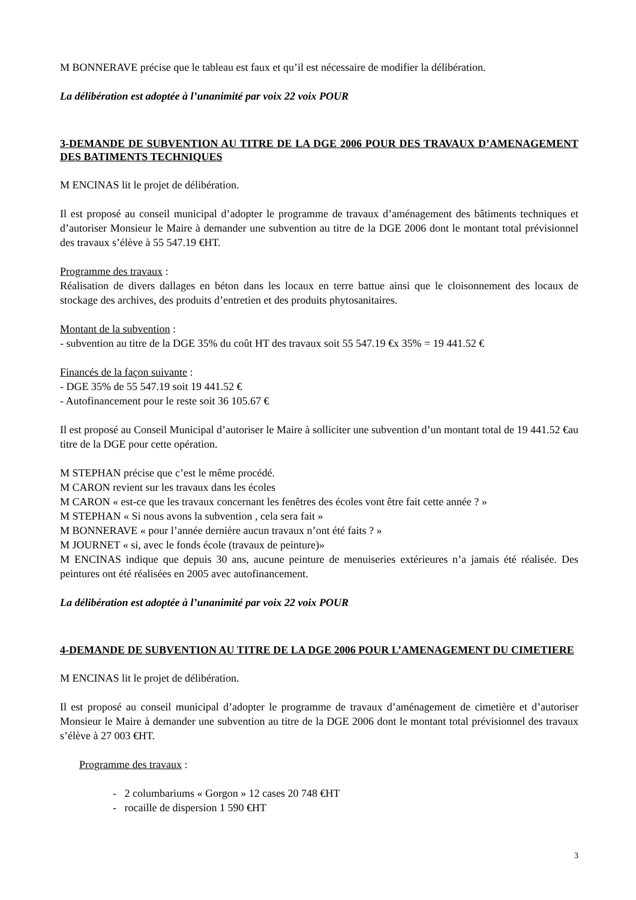M BONNERAVE précise que le tableau est faux et qu’il est nécessaire de modifier la délibération.
La délibération est adoptée à l’unanimité par voix 22 voix POUR
3-DEMANDE DE SUBVENTION AU TITRE DE LA DGE 2006 POUR DES TRAVAUX D’AMENAGEMENT DES BATIMENTS TECHNIQUES
M ENCINAS lit le projet de délibération.
Il est proposé au conseil municipal d’adopter le programme de travaux d’aménagement des bâtiments techniques et d’autoriser Monsieur le Maire à demander une subvention au titre de la DGE 2006 dont le montant total prévisionnel des travaux s’élève à 55 547.19 €HT.
Programme des travaux :
Réalisation de divers dallages en béton dans les locaux en terre battue ainsi que le cloisonnement des locaux de stockage des archives, des produits d’entretien et des produits phytosanitaires.
Montant de la subvention :
- subvention au titre de la DGE 35% du coût HT des travaux soit 55 547.19 €x 35% = 19 441.52 €
Financés de la façon suivante :
- DGE 35% de 55 547.19 soit 19 441.52 €
- Autofinancement pour le reste soit 36 105.67 €
Il est proposé au Conseil Municipal d’autoriser le Maire à solliciter une subvention d’un montant total de 19 441.52 €au titre de la DGE pour cette opération.
M STEPHAN précise que c’est le même procédé.
M CARON revient sur les travaux dans les écoles
M CARON « est-ce que les travaux concernant les fenêtres des écoles vont être fait cette année ? »
M STEPHAN « Si nous avons la subvention , cela sera fait »
M BONNERAVE « pour l’année dernière aucun travaux n’ont été faits ? »
M JOURNET « si, avec le fonds école (travaux de peinture)»
M ENCINAS indique que depuis 30 ans, aucune peinture de menuiseries extérieures n’a jamais été réalisée. Des peintures ont été réalisées en 2005 avec autofinancement.
La délibération est adoptée à l’unanimité par voix 22 voix POUR
4-DEMANDE DE SUBVENTION AU TITRE DE LA DGE 2006 POUR L’AMENAGEMENT DU CIMETIERE
M ENCINAS lit le projet de délibération.
Il est proposé au conseil municipal d’adopter le programme de travaux d’aménagement de cimetière et d’autoriser Monsieur le Maire à demander une subvention au titre de la DGE 2006 dont le montant total prévisionnel des travaux s’élève à 27 003 €HT.
Programme des travaux :
- 2 columbariums « Gorgon » 12 cases 20 748 €HT
- rocaille de dispersion 1 590 €HT
3